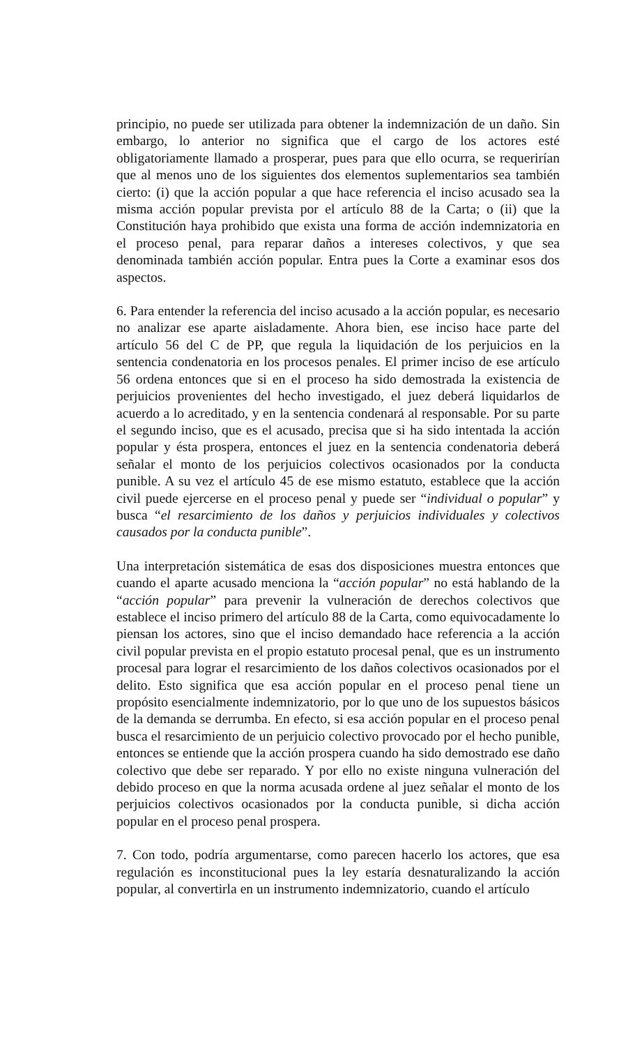principio, no puede ser utilizada para obtener la indemnización de un daño. Sin embargo, lo anterior no significa que el cargo de los actores esté obligatoriamente llamado a prosperar, pues para que ello ocurra, se requerirían que al menos uno de los siguientes dos elementos suplementarios sea también cierto: (i) que la acción popular a que hace referencia el inciso acusado sea la misma acción popular prevista por el artículo 88 de la Carta; o (ii) que la Constitución haya prohibido que exista una forma de acción indemnizatoria en el proceso penal, para reparar daños a intereses colectivos, y que sea denominada también acción popular. Entra pues la Corte a examinar esos dos aspectos.
6. Para entender la referencia del inciso acusado a la acción popular, es necesario no analizar ese aparte aisladamente. Ahora bien, ese inciso hace parte del artículo 56 del C de PP, que regula la liquidación de los perjuicios en la sentencia condenatoria en los procesos penales. El primer inciso de ese artículo 56 ordena entonces que si en el proceso ha sido demostrada la existencia de perjuicios provenientes del hecho investigado, el juez deberá liquidarlos de acuerdo a lo acreditado, y en la sentencia condenará al responsable. Por su parte el segundo inciso, que es el acusado, precisa que si ha sido intentada la acción popular y ésta prospera, entonces el juez en la sentencia condenatoria deberá señalar el monto de los perjuicios colectivos ocasionados por la conducta punible. A su vez el artículo 45 de ese mismo estatuto, establece que la acción civil puede ejercerse en el proceso penal y puede ser “individual o popular” y busca “el resarcimiento de los daños y perjuicios individuales y colectivos causados por la conducta punible”.
Una interpretación sistemática de esas dos disposiciones muestra entonces que cuando el aparte acusado menciona la “acción popular” no está hablando de la “acción popular” para prevenir la vulneración de derechos colectivos que establece el inciso primero del artículo 88 de la Carta, como equivocadamente lo piensan los actores, sino que el inciso demandado hace referencia a la acción civil popular prevista en el propio estatuto procesal penal, que es un instrumento procesal para lograr el resarcimiento de los daños colectivos ocasionados por el delito. Esto significa que esa acción popular en el proceso penal tiene un propósito esencialmente indemnizatorio, por lo que uno de los supuestos básicos de la demanda se derrumba. En efecto, si esa acción popular en el proceso penal busca el resarcimiento de un perjuicio colectivo provocado por el hecho punible, entonces se entiende que la acción prospera cuando ha sido demostrado ese daño colectivo que debe ser reparado. Y por ello no existe ninguna vulneración del debido proceso en que la norma acusada ordene al juez señalar el monto de los perjuicios colectivos ocasionados por la conducta punible, si dicha acción popular en el proceso penal prospera.
7. Con todo, podría argumentarse, como parecen hacerlo los actores, que esa regulación es inconstitucional pues la ley estaría desnaturalizando la acción popular, al convertirla en un instrumento indemnizatorio, cuando el artículo